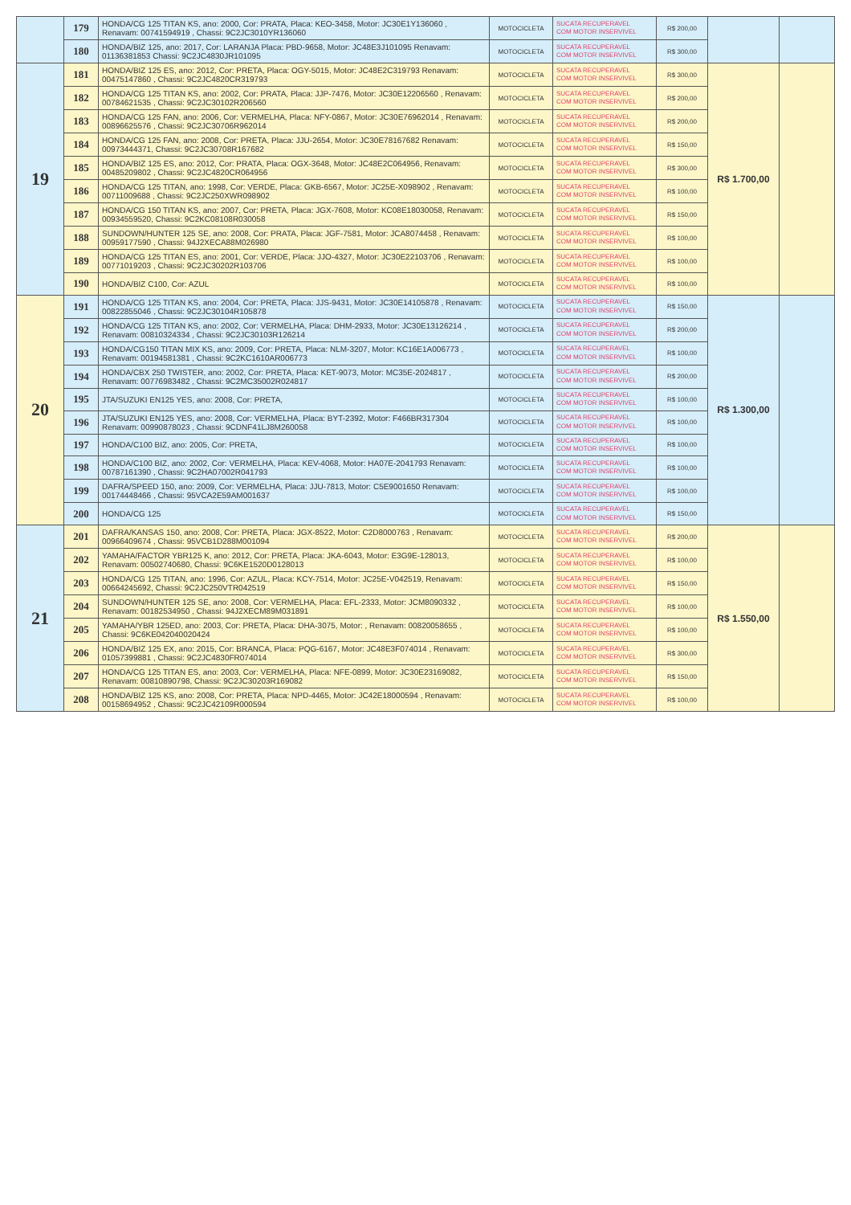| | 179 | HONDA/CG 125 TITAN KS, ano: 2000, Cor: PRATA, Placa: KEO-3458, Motor: JC30E1Y136060 , Renavam: 00741594919 , Chassi: 9C2JC3010YR136060 | MOTOCICLETA | SUCATA RECUPERAVEL COM MOTOR INSERVIVEL | R$ 200,00 | | |
| | 180 | HONDA/BIZ 125, ano: 2017, Cor: LARANJA Placa: PBD-9658, Motor: JC48E3J101095 Renavam: 01136381853 Chassi: 9C2JC4830JR101095 | MOTOCICLETA | SUCATA RECUPERAVEL COM MOTOR INSERVIVEL | R$ 300,00 | | |
| 19 | 181 | HONDA/BIZ 125 ES, ano: 2012, Cor: PRETA, Placa: OGY-5015, Motor: JC48E2C319793 Renavam: 00475147860 , Chassi: 9C2JC4820CR319793 | MOTOCICLETA | SUCATA RECUPERAVEL COM MOTOR INSERVIVEL | R$ 300,00 | R$ 1.700,00 | |
| | 182 | HONDA/CG 125 TITAN KS, ano: 2002, Cor: PRATA, Placa: JJP-7476, Motor: JC30E12206560 , Renavam: 00784621535 , Chassi: 9C2JC30102R206560 | MOTOCICLETA | SUCATA RECUPERAVEL COM MOTOR INSERVIVEL | R$ 200,00 | | |
| | 183 | HONDA/CG 125 FAN, ano: 2006, Cor: VERMELHA, Placa: NFY-0867, Motor: JC30E76962014 , Renavam: 00896625576 , Chassi: 9C2JC30706R962014 | MOTOCICLETA | SUCATA RECUPERAVEL COM MOTOR INSERVIVEL | R$ 200,00 | | |
| | 184 | HONDA/CG 125 FAN, ano: 2008, Cor: PRETA, Placa: JJU-2654, Motor: JC30E78167682 Renavam: 00973444371, Chassi: 9C2JC30708R167682 | MOTOCICLETA | SUCATA RECUPERAVEL COM MOTOR INSERVIVEL | R$ 150,00 | | |
| | 185 | HONDA/BIZ 125 ES, ano: 2012, Cor: PRATA, Placa: OGX-3648, Motor: JC48E2C064956, Renavam: 00485209802 , Chassi: 9C2JC4820CR064956 | MOTOCICLETA | SUCATA RECUPERAVEL COM MOTOR INSERVIVEL | R$ 300,00 | | |
| | 186 | HONDA/CG 125 TITAN, ano: 1998, Cor: VERDE, Placa: GKB-6567, Motor: JC25E-X098902 , Renavam: 00711009688 , Chassi: 9C2JC250XWR098902 | MOTOCICLETA | SUCATA RECUPERAVEL COM MOTOR INSERVIVEL | R$ 100,00 | | |
| | 187 | HONDA/CG 150 TITAN KS, ano: 2007, Cor: PRETA, Placa: JGX-7608, Motor: KC08E18030058, Renavam: 00934559520, Chassi: 9C2KC08108R030058 | MOTOCICLETA | SUCATA RECUPERAVEL COM MOTOR INSERVIVEL | R$ 150,00 | | |
| | 188 | SUNDOWN/HUNTER 125 SE, ano: 2008, Cor: PRATA, Placa: JGF-7581, Motor: JCA8074458 , Renavam: 00959177590 , Chassi: 94J2XECA88M026980 | MOTOCICLETA | SUCATA RECUPERAVEL COM MOTOR INSERVIVEL | R$ 100,00 | | |
| | 189 | HONDA/CG 125 TITAN ES, ano: 2001, Cor: VERDE, Placa: JJO-4327, Motor: JC30E22103706 , Renavam: 00771019203 , Chassi: 9C2JC30202R103706 | MOTOCICLETA | SUCATA RECUPERAVEL COM MOTOR INSERVIVEL | R$ 100,00 | | |
| | 190 | HONDA/BIZ C100, Cor: AZUL | MOTOCICLETA | SUCATA RECUPERAVEL COM MOTOR INSERVIVEL | R$ 100,00 | | |
| 20 | 191 | HONDA/CG 125 TITAN KS, ano: 2004, Cor: PRETA, Placa: JJS-9431, Motor: JC30E14105878 , Renavam: 00822855046 , Chassi: 9C2JC30104R105878 | MOTOCICLETA | SUCATA RECUPERAVEL COM MOTOR INSERVIVEL | R$ 150,00 | R$ 1.300,00 | |
| | 192 | HONDA/CG 125 TITAN KS, ano: 2002, Cor: VERMELHA, Placa: DHM-2933, Motor: JC30E13126214 , Renavam: 00810324334 , Chassi: 9C2JC30103R126214 | MOTOCICLETA | SUCATA RECUPERAVEL COM MOTOR INSERVIVEL | R$ 200,00 | | |
| | 193 | HONDA/CG150 TITAN MIX KS, ano: 2009, Cor: PRETA, Placa: NLM-3207, Motor: KC16E1A006773 , Renavam: 00194581381 , Chassi: 9C2KC1610AR006773 | MOTOCICLETA | SUCATA RECUPERAVEL COM MOTOR INSERVIVEL | R$ 100,00 | | |
| | 194 | HONDA/CBX 250 TWISTER, ano: 2002, Cor: PRETA, Placa: KET-9073, Motor: MC35E-2024817 , Renavam: 00776983482 , Chassi: 9C2MC35002R024817 | MOTOCICLETA | SUCATA RECUPERAVEL COM MOTOR INSERVIVEL | R$ 200,00 | | |
| | 195 | JTA/SUZUKI EN125 YES, ano: 2008, Cor: PRETA, | MOTOCICLETA | SUCATA RECUPERAVEL COM MOTOR INSERVIVEL | R$ 100,00 | | |
| | 196 | JTA/SUZUKI EN125 YES, ano: 2008, Cor: VERMELHA, Placa: BYT-2392, Motor: F466BR317304 Renavam: 00990878023 , Chassi: 9CDNF41LJ8M260058 | MOTOCICLETA | SUCATA RECUPERAVEL COM MOTOR INSERVIVEL | R$ 100,00 | | |
| | 197 | HONDA/C100 BIZ, ano: 2005, Cor: PRETA, | MOTOCICLETA | SUCATA RECUPERAVEL COM MOTOR INSERVIVEL | R$ 100,00 | | |
| | 198 | HONDA/C100 BIZ, ano: 2002, Cor: VERMELHA, Placa: KEV-4068, Motor: HA07E-2041793 Renavam: 00787161390 , Chassi: 9C2HA07002R041793 | MOTOCICLETA | SUCATA RECUPERAVEL COM MOTOR INSERVIVEL | R$ 100,00 | | |
| | 199 | DAFRA/SPEED 150, ano: 2009, Cor: VERMELHA, Placa: JJU-7813, Motor: C5E9001650 Renavam: 00174448466 , Chassi: 95VCA2E59AM001637 | MOTOCICLETA | SUCATA RECUPERAVEL COM MOTOR INSERVIVEL | R$ 100,00 | | |
| | 200 | HONDA/CG 125 | MOTOCICLETA | SUCATA RECUPERAVEL COM MOTOR INSERVIVEL | R$ 150,00 | | |
| 21 | 201 | DAFRA/KANSAS 150, ano: 2008, Cor: PRETA, Placa: JGX-8522, Motor: C2D8000763 , Renavam: 00966409674 , Chassi: 95VCB1D288M001094 | MOTOCICLETA | SUCATA RECUPERAVEL COM MOTOR INSERVIVEL | R$ 200,00 | R$ 1.550,00 | |
| | 202 | YAMAHA/FACTOR YBR125 K, ano: 2012, Cor: PRETA, Placa: JKA-6043, Motor: E3G9E-128013, Renavam: 00502740680, Chassi: 9C6KE1520D0128013 | MOTOCICLETA | SUCATA RECUPERAVEL COM MOTOR INSERVIVEL | R$ 100,00 | | |
| | 203 | HONDA/CG 125 TITAN, ano: 1996, Cor: AZUL, Placa: KCY-7514, Motor: JC25E-V042519, Renavam: 00664245692, Chassi: 9C2JC250VTR042519 | MOTOCICLETA | SUCATA RECUPERAVEL COM MOTOR INSERVIVEL | R$ 150,00 | | |
| | 204 | SUNDOWN/HUNTER 125 SE, ano: 2008, Cor: VERMELHA, Placa: EFL-2333, Motor: JCM8090332 , Renavam: 00182534950 , Chassi: 94J2XECM89M031891 | MOTOCICLETA | SUCATA RECUPERAVEL COM MOTOR INSERVIVEL | R$ 100,00 | | |
| | 205 | YAMAHA/YBR 125ED, ano: 2003, Cor: PRETA, Placa: DHA-3075, Motor: , Renavam: 00820058655 , Chassi: 9C6KE042040020424 | MOTOCICLETA | SUCATA RECUPERAVEL COM MOTOR INSERVIVEL | R$ 100,00 | | |
| | 206 | HONDA/BIZ 125 EX, ano: 2015, Cor: BRANCA, Placa: PQG-6167, Motor: JC48E3F074014 , Renavam: 01057399881 , Chassi: 9C2JC4830FR074014 | MOTOCICLETA | SUCATA RECUPERAVEL COM MOTOR INSERVIVEL | R$ 300,00 | | |
| | 207 | HONDA/CG 125 TITAN ES, ano: 2003, Cor: VERMELHA, Placa: NFE-0899, Motor: JC30E23169082, Renavam: 00810890798, Chassi: 9C2JC30203R169082 | MOTOCICLETA | SUCATA RECUPERAVEL COM MOTOR INSERVIVEL | R$ 150,00 | | |
| | 208 | HONDA/BIZ 125 KS, ano: 2008, Cor: PRETA, Placa: NPD-4465, Motor: JC42E18000594 , Renavam: 00158694952 , Chassi: 9C2JC42109R000594 | MOTOCICLETA | SUCATA RECUPERAVEL COM MOTOR INSERVIVEL | R$ 100,00 | | |